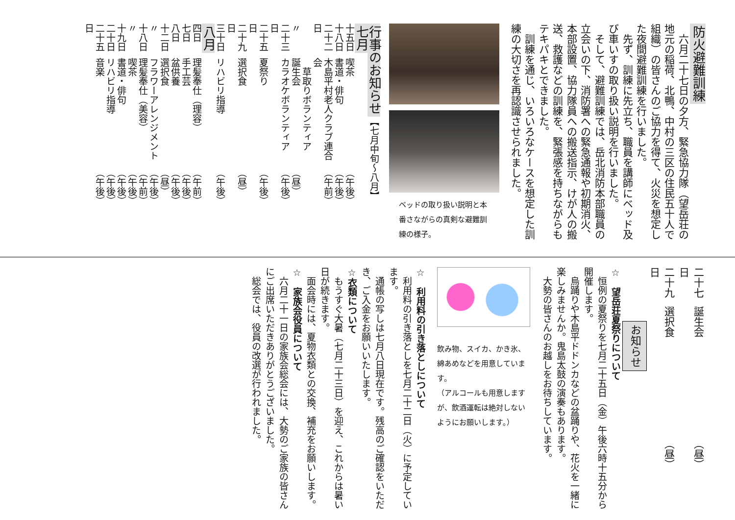防火避難訓練
六月二十七日の夕方、緊急協力隊（望岳荘の地元の稲荷、北鴨、中村の三区の住民五十人で組織）の皆さんのご協力を得て、火災を想定した夜間避難訓練を行いました。
先ず、訓練に先立ち、職員を講師にベッド及び車いすの取り扱い説明を行いました。
そして、避難訓練では、岳北消防本部職員の立会いの下、消防署への緊急通報や初期消火、本部設置、協力隊員への搬送指示、けが人の搬送、救護などの訓練を、緊張感を持ちながらもテキパキとできました。
訓練を通じ、いろいろなケースを想定した訓練の大切さを再認識させられました。
ベッドの取り扱い説明と本番さながらの真剣な避難訓練の様子。
行事のお知らせ【七月中旬～八月】
七月
| 十五日 | 喫茶 | （午後） |
| 十八日 | 書道・俳句 | （午後） |
| 二十二日 | 木島平村老人クラブ連合会 草取りボランティア | （午前） |
| 〃 | 誕生会 | （昼） |
| 二十三日 | カラオケボランティア | （午後） |
| 二十五日 | 夏祭り | （午後） |
| 二十九日 | 選択食 | （昼） |
| 三十日 | リハビリ指導 | （午後） |
八月
| 四日 | 理髪奉仕（理容） | （午前） |
| 七日 | 手工芸 | （午後） |
| 八日 | 盆供養 | （午後） |
| 十二日 | 選択食 | （昼） |
| 〃 | フラワーアレンジメント | （午後） |
| 十八日 | 理髪奉仕（美容） | （午前） |
| 〃 | 喫茶 | （午後） |
| 十九日 | 書道・俳句 | （午後） |
| 二十日 | リハビリ指導 | （午後） |
| 二十五日 | 音楽 | （午後） |
| 二十七日 | 誕生会 | （昼） |
| 二十九日 | 選択食 | （昼） |
お知らせ
☆　望岳荘夏祭りについて
恒例の夏祭りを七月二十五日（金）午後六時十五分から開催します。
烏踊りや木島平ドドンカなどの盆踊りや、花火を一緒に楽しみませんか。鬼島太鼓の演奏もあります。
大勢の皆さんのお越しをお待ちしています。
飲み物、スイカ、かき氷、綿あめなどを用意しています。
（アルコールも用意しますが、飲酒運転は絶対しないようにお願いします。）
☆　利用料の引き落としについて
利用料の引き落としを七月二十二日（火）に予定しています。
通帳の写しは七月八日現在です。残高のご確認をいただき、ご入金をお願いいたします。
☆衣類について
もうすぐ大暑（七月二十三日）を迎え、これからは暑い日が続きます。
面会時には、夏物衣類との交換、補充をお願いします。
☆　家族会役員について
六月二十一日の家族会総会には、大勢のご家族の皆さんにご出席いただきありがとうございました。
総会では、役員の改選が行われました。